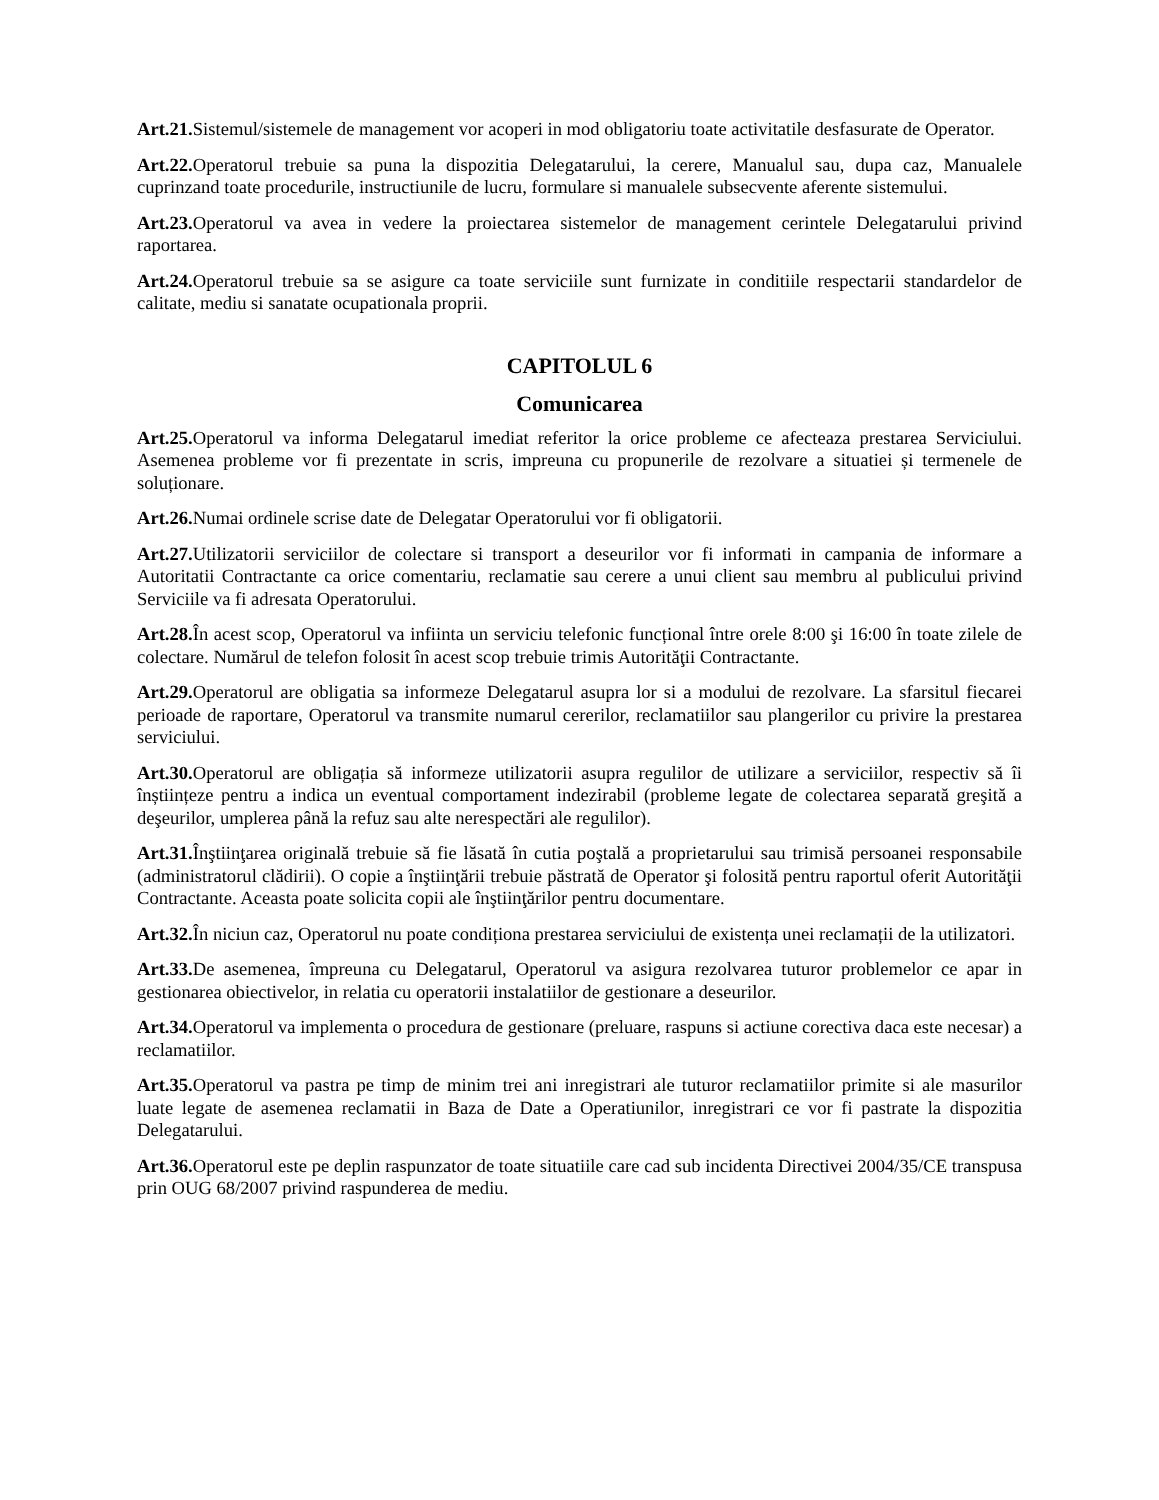Art.21. Sistemul/sistemele de management vor acoperi in mod obligatoriu toate activitatile desfasurate de Operator.
Art.22. Operatorul trebuie sa puna la dispozitia Delegatarului, la cerere, Manualul sau, dupa caz, Manualele cuprinzand toate procedurile, instructiunile de lucru, formulare si manualele subsecvente aferente sistemului.
Art.23. Operatorul va avea in vedere la proiectarea sistemelor de management cerintele Delegatarului privind raportarea.
Art.24. Operatorul trebuie sa se asigure ca toate serviciile sunt furnizate in conditiile respectarii standardelor de calitate, mediu si sanatate ocupationala proprii.
CAPITOLUL 6
Comunicarea
Art.25. Operatorul va informa Delegatarul imediat referitor la orice probleme ce afecteaza prestarea Serviciului. Asemenea probleme vor fi prezentate in scris, impreuna cu propunerile de rezolvare a situatiei și termenele de soluționare.
Art.26. Numai ordinele scrise date de Delegatar Operatorului vor fi obligatorii.
Art.27. Utilizatorii serviciilor de colectare si transport a deseurilor vor fi informati in campania de informare a Autoritatii Contractante ca orice comentariu, reclamatie sau cerere a unui client sau membru al publicului privind Serviciile va fi adresata Operatorului.
Art.28. În acest scop, Operatorul va infiinta un serviciu telefonic funcțional între orele 8:00 şi 16:00 în toate zilele de colectare. Numărul de telefon folosit în acest scop trebuie trimis Autorităţii Contractante.
Art.29. Operatorul are obligatia sa informeze Delegatarul asupra lor si a modului de rezolvare. La sfarsitul fiecarei perioade de raportare, Operatorul va transmite numarul cererilor, reclamatiilor sau plangerilor cu privire la prestarea serviciului.
Art.30. Operatorul are obligația să informeze utilizatorii asupra regulilor de utilizare a serviciilor, respectiv să îi înștiințeze pentru a indica un eventual comportament indezirabil (probleme legate de colectarea separată greşită a deşeurilor, umplerea până la refuz sau alte nerespectări ale regulilor).
Art.31. Înştiinţarea originală trebuie să fie lăsată în cutia poştală a proprietarului sau trimisă persoanei responsabile (administratorul clădirii). O copie a înştiinţării trebuie păstrată de Operator şi folosită pentru raportul oferit Autorităţii Contractante. Aceasta poate solicita copii ale înştiinţărilor pentru documentare.
Art.32. În niciun caz, Operatorul nu poate condiționa prestarea serviciului de existența unei reclamații de la utilizatori.
Art.33. De asemenea, împreuna cu Delegatarul, Operatorul va asigura rezolvarea tuturor problemelor ce apar in gestionarea obiectivelor, in relatia cu operatorii instalatiilor de gestionare a deseurilor.
Art.34. Operatorul va implementa o procedura de gestionare (preluare, raspuns si actiune corectiva daca este necesar) a reclamatiilor.
Art.35. Operatorul va pastra pe timp de minim trei ani inregistrari ale tuturor reclamatiilor primite si ale masurilor luate legate de asemenea reclamatii in Baza de Date a Operatiunilor, inregistrari ce vor fi pastrate la dispozitia Delegatarului.
Art.36. Operatorul este pe deplin raspunzator de toate situatiile care cad sub incidenta Directivei 2004/35/CE transpusa prin OUG 68/2007 privind raspunderea de mediu.